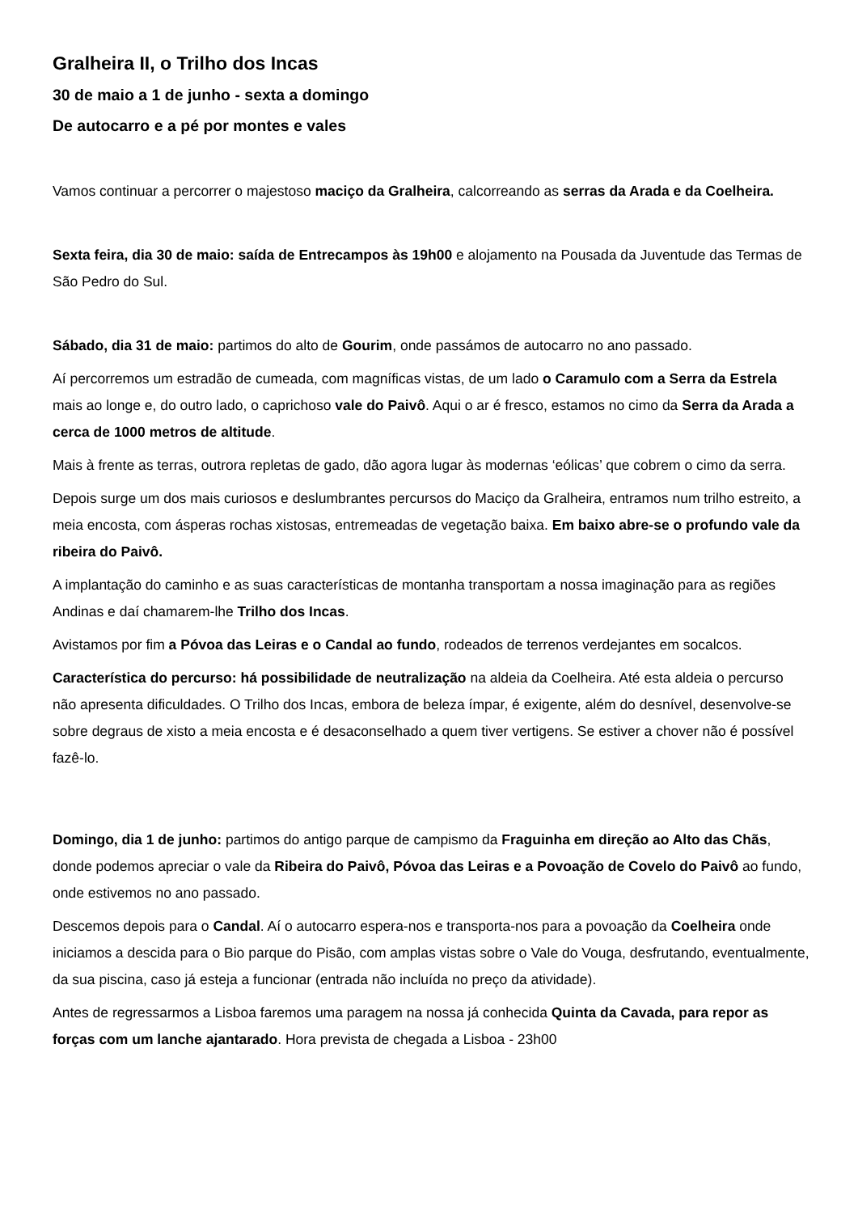Gralheira II, o Trilho dos Incas
30 de maio a 1 de junho - sexta a domingo
De autocarro e a pé por montes e vales
Vamos continuar a percorrer o majestoso maciço da Gralheira, calcorreando as serras da Arada e da Coelheira.
Sexta feira, dia 30 de maio: saída de Entrecampos às 19h00 e alojamento na Pousada da Juventude das Termas de São Pedro do Sul.
Sábado, dia 31 de maio: partimos do alto de Gourim, onde passámos de autocarro no ano passado.
Aí percorremos um estradão de cumeada, com magníficas vistas, de um lado o Caramulo com a Serra da Estrela mais ao longe e, do outro lado, o caprichoso vale do Paivô. Aqui o ar é fresco, estamos no cimo da Serra da Arada a cerca de 1000 metros de altitude.
Mais à frente as terras, outrora repletas de gado, dão agora lugar às modernas ‘eólicas’ que cobrem o cimo da serra.
Depois surge um dos mais curiosos e deslumbrantes percursos do Maciço da Gralheira, entramos num trilho estreito, a meia encosta, com ásperas rochas xistosas, entremeadas de vegetação baixa. Em baixo abre-se o profundo vale da ribeira do Paivô.
A implantação do caminho e as suas características de montanha transportam a nossa imaginação para as regiões Andinas e daí chamarem-lhe Trilho dos Incas.
Avistamos por fim a Póvoa das Leiras e o Candal ao fundo, rodeados de terrenos verdejantes em socalcos.
Característica do percurso: há possibilidade de neutralização na aldeia da Coelheira. Até esta aldeia o percurso não apresenta dificuldades. O Trilho dos Incas, embora de beleza ímpar, é exigente, além do desnível, desenvolve-se sobre degraus de xisto a meia encosta e é desaconselhado a quem tiver vertigens. Se estiver a chover não é possível fazê-lo.
Domingo, dia 1 de junho: partimos do antigo parque de campismo da Fraguinha em direção ao Alto das Chãs, donde podemos apreciar o vale da Ribeira do Paivô, Póvoa das Leiras e a Povoação de Covelo do Paivô ao fundo, onde estivemos no ano passado.
Descemos depois para o Candal. Aí o autocarro espera-nos e transporta-nos para a povoação da Coelheira onde iniciamos a descida para o Bio parque do Pisão, com amplas vistas sobre o Vale do Vouga, desfrutando, eventualmente, da sua piscina, caso já esteja a funcionar (entrada não incluída no preço da atividade).
Antes de regressarmos a Lisboa faremos uma paragem na nossa já conhecida Quinta da Cavada, para repor as forças com um lanche ajantarado. Hora prevista de chegada a Lisboa - 23h00